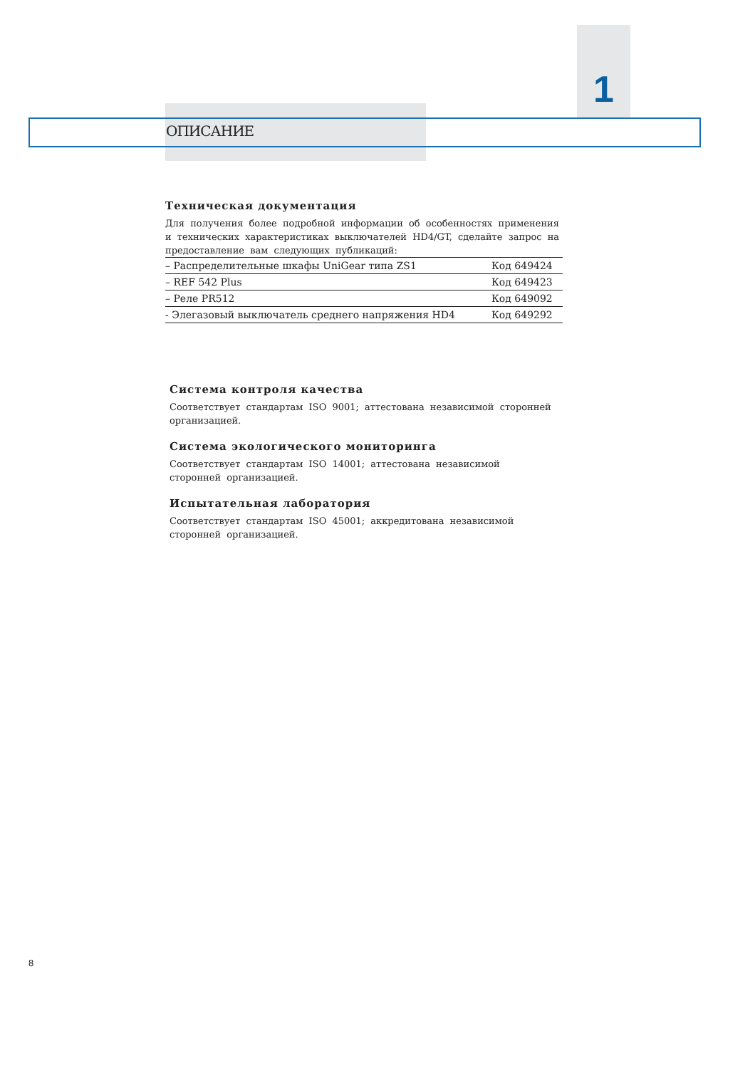1
ОПИСАНИЕ
Техническая документация
Для получения более подробной информации об особенностях применения и технических характеристиках выключателей HD4/GT, сделайте запрос на предоставление вам следующих публикаций:
| – Распределительные шкафы UniGear типа ZS1 | Код 649424 |
| – REF 542 Plus | Код 649423 |
| – Реле PR512 | Код 649092 |
| - Элегазовый выключатель среднего напряжения HD4 | Код 649292 |
Система контроля качества
Соответствует стандартам ISO 9001; аттестована независимой сторонней организацией.
Система экологического мониторинга
Соответствует стандартам ISO 14001; аттестована независимой сторонней организацией.
Испытательная лаборатория
Соответствует стандартам ISO 45001; аккредитована независимой сторонней организацией.
8